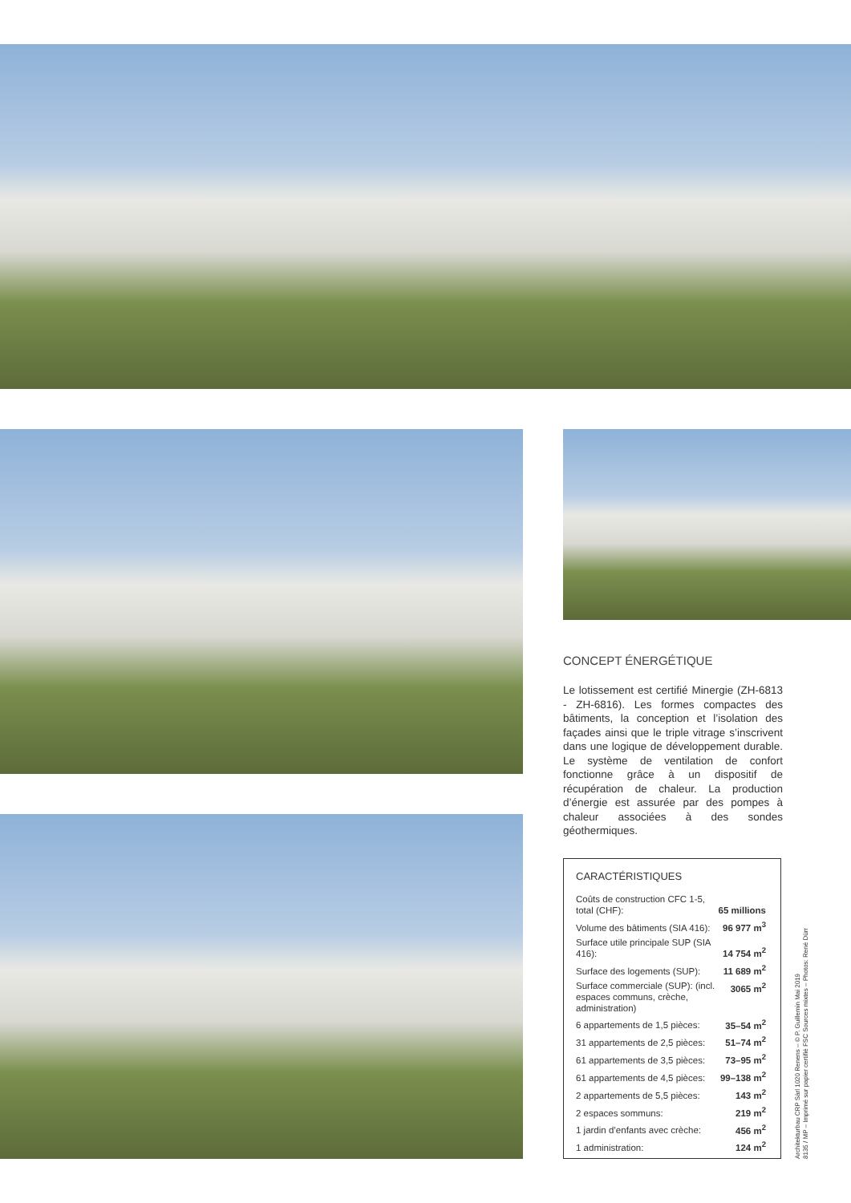CONCEPT ÉNERGÉTIQUE
Le lotissement est certifié Minergie (ZH-6813 - ZH-6816). Les formes compactes des bâtiments, la conception et l’isolation des façades ainsi que le triple vitrage s’inscrivent dans une logique de développement durable. Le système de ventilation de confort fonctionne grâce à un dispositif de récupération de chaleur. La production d’énergie est assurée par des pompes à chaleur associées à des sondes géothermiques.
CARACTÉRISTIQUES
| Coûts de construction CFC 1-5, total (CHF): | 65 millions |
| Volume des bâtiments (SIA 416): | 96 977 m<sup>3</sup> |
| Surface utile principale SUP (SIA 416): | 14 754 m<sup>2</sup> |
| Surface des logements (SUP): | 11 689 m<sup>2</sup> |
| Surface commerciale (SUP): (incl. espaces communs, crèche, administration) | 3065 m<sup>2</sup> |
| 6 appartements de 1,5 pièces: | 35–54 m<sup>2</sup> |
| 31 appartements de 2,5 pièces: | 51–74 m<sup>2</sup> |
| 61 appartements de 3,5 pièces: | 73–95 m<sup>2</sup> |
| 61 appartements de 4,5 pièces: | 99–138 m<sup>2</sup> |
| 2 appartements de 5,5 pièces: | 143 m<sup>2</sup> |
| 2 espaces sommuns: | 219 m<sup>2</sup> |
| 1 jardin d’enfants avec crèche: | 456 m<sup>2</sup> |
| 1 administration: | 124 m<sup>2</sup> |
Architekturbau CRP Sàrl 1020 Renens – © P. Guillemin Mai 2019
8135 / MP – Imprimé sur papier certifié FSC Sources mixtes – Photos: René Dürr